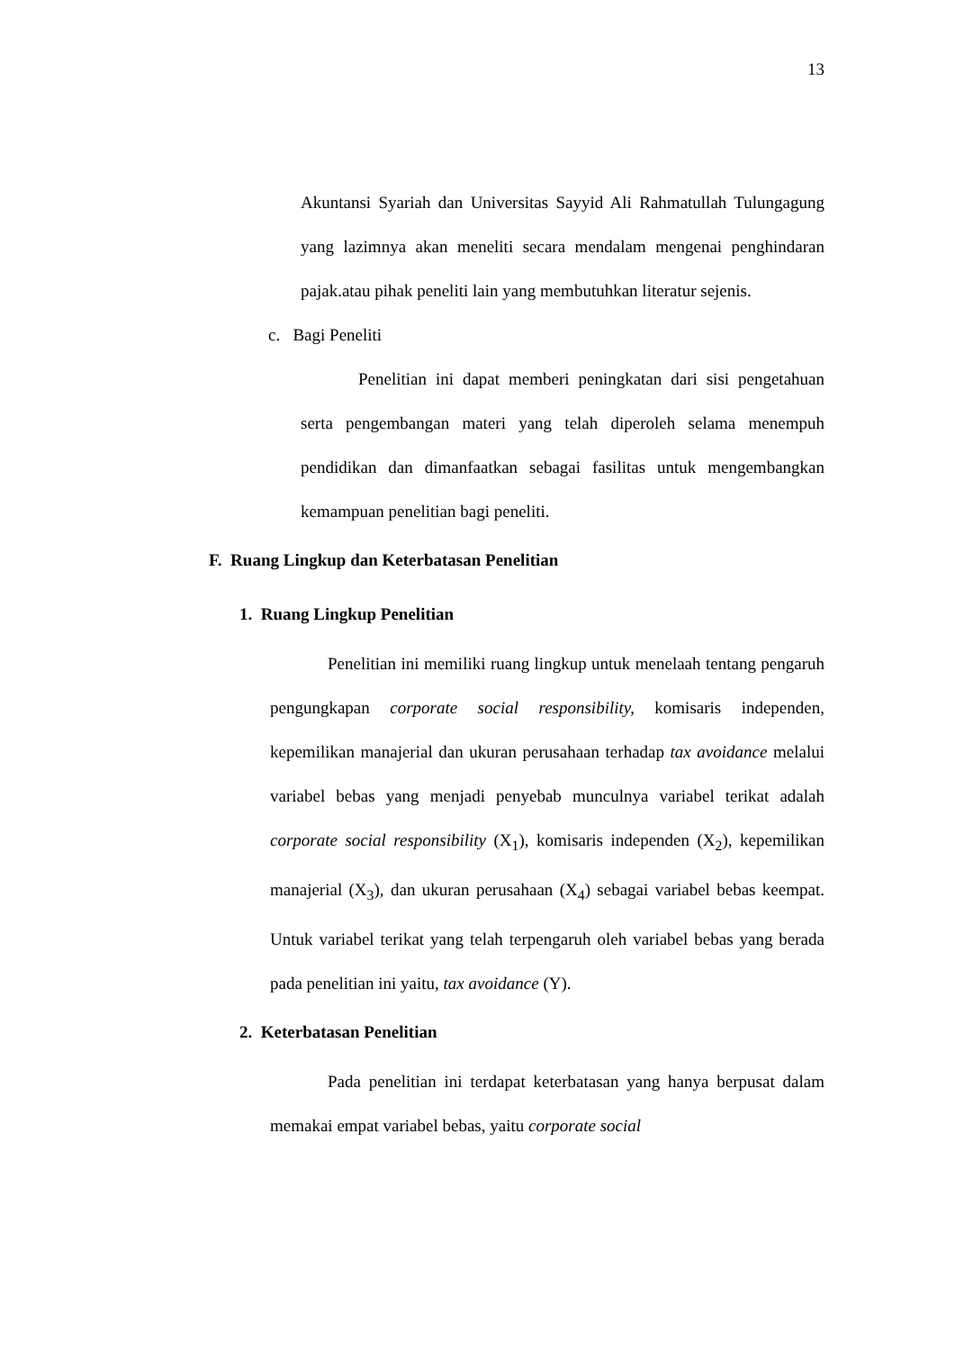13
Akuntansi Syariah dan Universitas Sayyid Ali Rahmatullah Tulungagung yang lazimnya akan meneliti secara mendalam mengenai penghindaran pajak.atau pihak peneliti lain yang membutuhkan literatur sejenis.
c. Bagi Peneliti
Penelitian ini dapat memberi peningkatan dari sisi pengetahuan serta pengembangan materi yang telah diperoleh selama menempuh pendidikan dan dimanfaatkan sebagai fasilitas untuk mengembangkan kemampuan penelitian bagi peneliti.
F. Ruang Lingkup dan Keterbatasan Penelitian
1. Ruang Lingkup Penelitian
Penelitian ini memiliki ruang lingkup untuk menelaah tentang pengaruh pengungkapan corporate social responsibility, komisaris independen, kepemilikan manajerial dan ukuran perusahaan terhadap tax avoidance melalui variabel bebas yang menjadi penyebab munculnya variabel terikat adalah corporate social responsibility (X<sub>1</sub>), komisaris independen (X<sub>2</sub>), kepemilikan manajerial (X<sub>3</sub>), dan ukuran perusahaan (X<sub>4</sub>) sebagai variabel bebas keempat. Untuk variabel terikat yang telah terpengaruh oleh variabel bebas yang berada pada penelitian ini yaitu, tax avoidance (Y).
2. Keterbatasan Penelitian
Pada penelitian ini terdapat keterbatasan yang hanya berpusat dalam memakai empat variabel bebas, yaitu corporate social